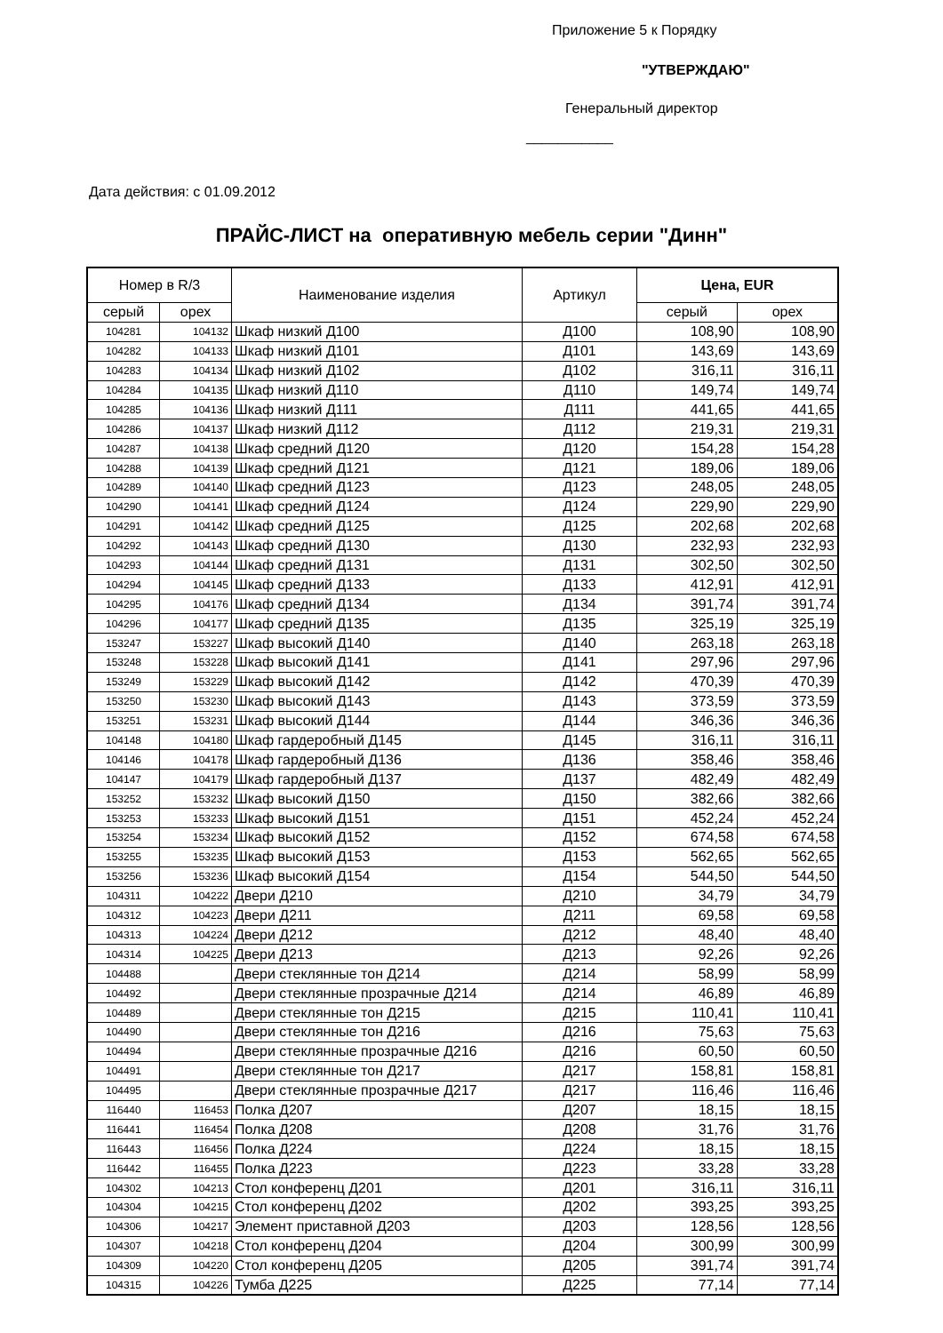Приложение 5 к Порядку
"УТВЕРЖДАЮ"
Генеральный директор
___________
Дата действия: с 01.09.2012
ПРАЙС-ЛИСТ на оперативную мебель серии "Динн"
| Номер в R/3 | | Наименование изделия | Артикул | Цена, EUR | |
| --- | --- | --- | --- | --- | --- |
| серый | орех | | | серый | орех |
| 104281 | 104132 | Шкаф низкий Д100 | Д100 | 108,90 | 108,90 |
| 104282 | 104133 | Шкаф низкий Д101 | Д101 | 143,69 | 143,69 |
| 104283 | 104134 | Шкаф низкий Д102 | Д102 | 316,11 | 316,11 |
| 104284 | 104135 | Шкаф низкий Д110 | Д110 | 149,74 | 149,74 |
| 104285 | 104136 | Шкаф низкий Д111 | Д111 | 441,65 | 441,65 |
| 104286 | 104137 | Шкаф низкий Д112 | Д112 | 219,31 | 219,31 |
| 104287 | 104138 | Шкаф средний Д120 | Д120 | 154,28 | 154,28 |
| 104288 | 104139 | Шкаф средний Д121 | Д121 | 189,06 | 189,06 |
| 104289 | 104140 | Шкаф средний Д123 | Д123 | 248,05 | 248,05 |
| 104290 | 104141 | Шкаф средний Д124 | Д124 | 229,90 | 229,90 |
| 104291 | 104142 | Шкаф средний Д125 | Д125 | 202,68 | 202,68 |
| 104292 | 104143 | Шкаф средний Д130 | Д130 | 232,93 | 232,93 |
| 104293 | 104144 | Шкаф средний Д131 | Д131 | 302,50 | 302,50 |
| 104294 | 104145 | Шкаф средний Д133 | Д133 | 412,91 | 412,91 |
| 104295 | 104176 | Шкаф средний Д134 | Д134 | 391,74 | 391,74 |
| 104296 | 104177 | Шкаф средний Д135 | Д135 | 325,19 | 325,19 |
| 153247 | 153227 | Шкаф высокий Д140 | Д140 | 263,18 | 263,18 |
| 153248 | 153228 | Шкаф высокий Д141 | Д141 | 297,96 | 297,96 |
| 153249 | 153229 | Шкаф высокий Д142 | Д142 | 470,39 | 470,39 |
| 153250 | 153230 | Шкаф высокий Д143 | Д143 | 373,59 | 373,59 |
| 153251 | 153231 | Шкаф высокий Д144 | Д144 | 346,36 | 346,36 |
| 104148 | 104180 | Шкаф гардеробный Д145 | Д145 | 316,11 | 316,11 |
| 104146 | 104178 | Шкаф гардеробный Д136 | Д136 | 358,46 | 358,46 |
| 104147 | 104179 | Шкаф гардеробный Д137 | Д137 | 482,49 | 482,49 |
| 153252 | 153232 | Шкаф высокий Д150 | Д150 | 382,66 | 382,66 |
| 153253 | 153233 | Шкаф высокий Д151 | Д151 | 452,24 | 452,24 |
| 153254 | 153234 | Шкаф высокий Д152 | Д152 | 674,58 | 674,58 |
| 153255 | 153235 | Шкаф высокий Д153 | Д153 | 562,65 | 562,65 |
| 153256 | 153236 | Шкаф высокий Д154 | Д154 | 544,50 | 544,50 |
| 104311 | 104222 | Двери Д210 | Д210 | 34,79 | 34,79 |
| 104312 | 104223 | Двери Д211 | Д211 | 69,58 | 69,58 |
| 104313 | 104224 | Двери Д212 | Д212 | 48,40 | 48,40 |
| 104314 | 104225 | Двери Д213 | Д213 | 92,26 | 92,26 |
| 104488 | | Двери стеклянные тон Д214 | Д214 | 58,99 | 58,99 |
| 104492 | | Двери стеклянные прозрачные Д214 | Д214 | 46,89 | 46,89 |
| 104489 | | Двери стеклянные тон Д215 | Д215 | 110,41 | 110,41 |
| 104490 | | Двери стеклянные тон Д216 | Д216 | 75,63 | 75,63 |
| 104494 | | Двери стеклянные прозрачные Д216 | Д216 | 60,50 | 60,50 |
| 104491 | | Двери стеклянные тон Д217 | Д217 | 158,81 | 158,81 |
| 104495 | | Двери стеклянные прозрачные Д217 | Д217 | 116,46 | 116,46 |
| 116440 | 116453 | Полка Д207 | Д207 | 18,15 | 18,15 |
| 116441 | 116454 | Полка Д208 | Д208 | 31,76 | 31,76 |
| 116443 | 116456 | Полка Д224 | Д224 | 18,15 | 18,15 |
| 116442 | 116455 | Полка Д223 | Д223 | 33,28 | 33,28 |
| 104302 | 104213 | Стол конференц Д201 | Д201 | 316,11 | 316,11 |
| 104304 | 104215 | Стол конференц Д202 | Д202 | 393,25 | 393,25 |
| 104306 | 104217 | Элемент приставной Д203 | Д203 | 128,56 | 128,56 |
| 104307 | 104218 | Стол конференц Д204 | Д204 | 300,99 | 300,99 |
| 104309 | 104220 | Стол конференц Д205 | Д205 | 391,74 | 391,74 |
| 104315 | 104226 | Тумба Д225 | Д225 | 77,14 | 77,14 |